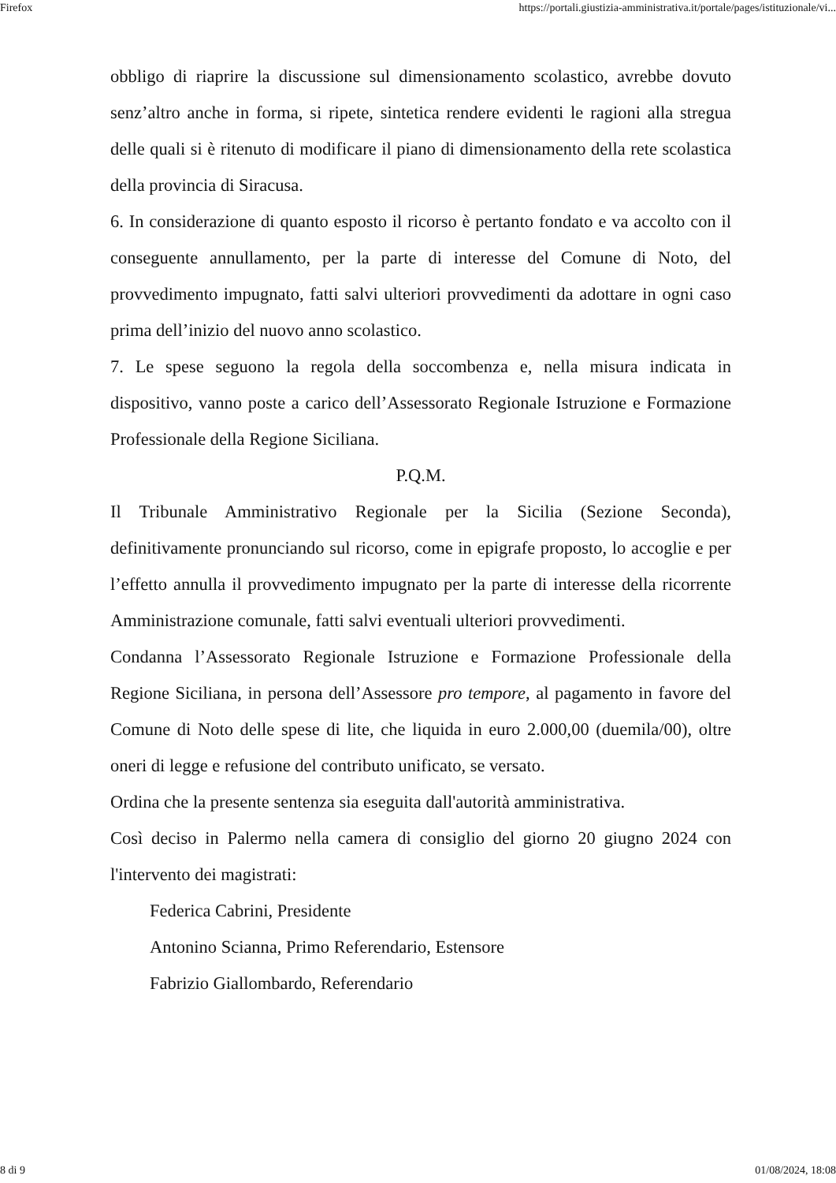Firefox https://portali.giustizia-amministrativa.it/portale/pages/istituzionale/vi...
obbligo di riaprire la discussione sul dimensionamento scolastico, avrebbe dovuto senz’altro anche in forma, si ripete, sintetica rendere evidenti le ragioni alla stregua delle quali si è ritenuto di modificare il piano di dimensionamento della rete scolastica della provincia di Siracusa.
6. In considerazione di quanto esposto il ricorso è pertanto fondato e va accolto con il conseguente annullamento, per la parte di interesse del Comune di Noto, del provvedimento impugnato, fatti salvi ulteriori provvedimenti da adottare in ogni caso prima dell’inizio del nuovo anno scolastico.
7. Le spese seguono la regola della soccombenza e, nella misura indicata in dispositivo, vanno poste a carico dell’Assessorato Regionale Istruzione e Formazione Professionale della Regione Siciliana.
P.Q.M.
Il Tribunale Amministrativo Regionale per la Sicilia (Sezione Seconda), definitivamente pronunciando sul ricorso, come in epigrafe proposto, lo accoglie e per l’effetto annulla il provvedimento impugnato per la parte di interesse della ricorrente Amministrazione comunale, fatti salvi eventuali ulteriori provvedimenti.
Condanna l’Assessorato Regionale Istruzione e Formazione Professionale della Regione Siciliana, in persona dell’Assessore pro tempore, al pagamento in favore del Comune di Noto delle spese di lite, che liquida in euro 2.000,00 (duemila/00), oltre oneri di legge e refusione del contributo unificato, se versato.
Ordina che la presente sentenza sia eseguita dall'autorità amministrativa.
Così deciso in Palermo nella camera di consiglio del giorno 20 giugno 2024 con l'intervento dei magistrati:
Federica Cabrini, Presidente
Antonino Scianna, Primo Referendario, Estensore
Fabrizio Giallombardo, Referendario
8 di 9 01/08/2024, 18:08